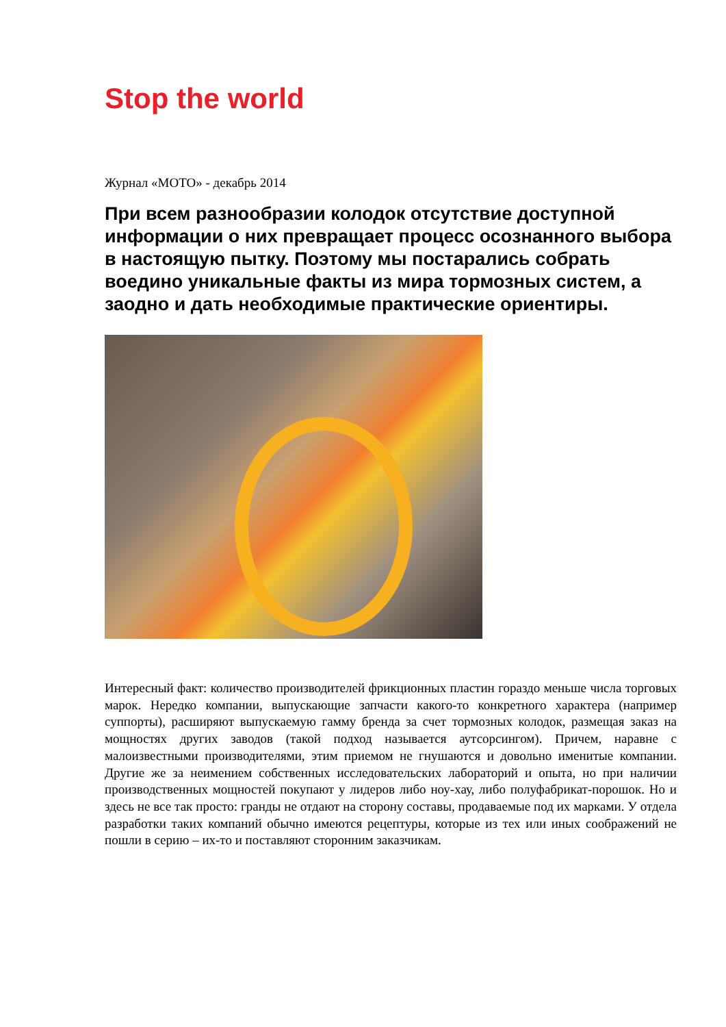Stop the world
Журнал «МОТО» - декабрь 2014
При всем разнообразии колодок отсутствие доступной информации о них превращает процесс осознанного выбора в настоящую пытку. Поэтому мы постарались собрать воедино уникальные факты из мира тормозных систем, а заодно и дать необходимые практические ориентиры.
Интересный факт: количество производителей фрикционных пластин гораздо меньше числа торговых марок. Нередко компании, выпускающие запчасти какого-то конкретного характера (например суппорты), расширяют выпускаемую гамму бренда за счет тормозных колодок, размещая заказ на мощностях других заводов (такой подход называется аутсорсингом). Причем, наравне с малоизвестными производителями, этим приемом не гнушаются и довольно именитые компании. Другие же за неимением собственных исследовательских лабораторий и опыта, но при наличии производственных мощностей покупают у лидеров либо ноу-хау, либо полуфабрикат-порошок. Но и здесь не все так просто: гранды не отдают на сторону составы, продаваемые под их марками. У отдела разработки таких компаний обычно имеются рецептуры, которые из тех или иных соображений не пошли в серию – их-то и поставляют сторонним заказчикам.